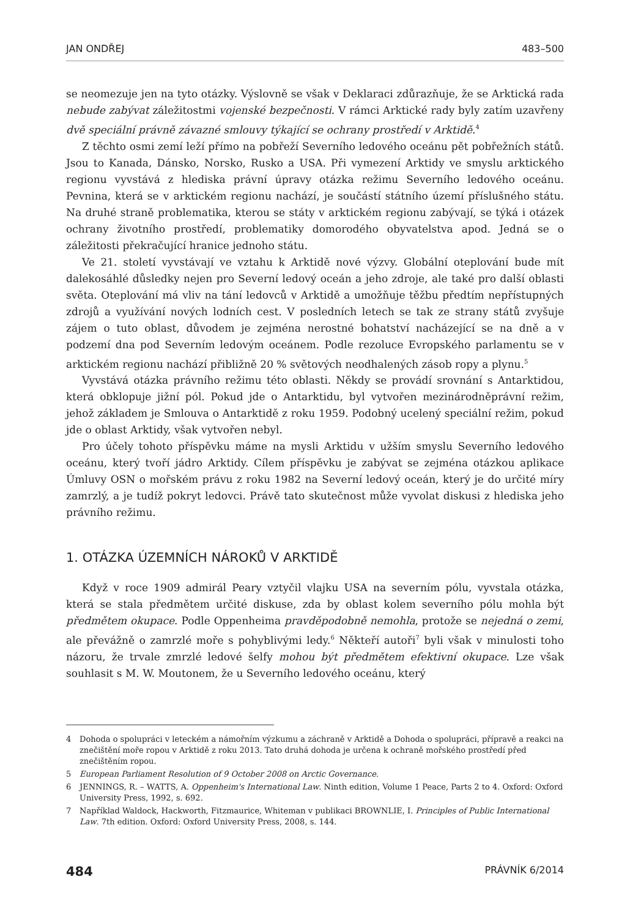JAN ONDŘEJ 483–500
se neomezuje jen na tyto otázky. Výslovně se však v Deklaraci zdůrazňuje, že se Arktická rada nebude zabývat záležitostmi vojenské bezpečnosti. V rámci Arktické rady byly zatím uzavřeny dvě speciální právně závazné smlouvy týkající se ochrany prostředí v Arktidě.<sup>4</sup>
Z těchto osmi zemí leží přímo na pobřeží Severního ledového oceánu pět pobřežních států. Jsou to Kanada, Dánsko, Norsko, Rusko a USA. Při vymezení Arktidy ve smyslu arktického regionu vyvstává z hlediska právní úpravy otázka režimu Severního ledového oceánu. Pevnina, která se v arktickém regionu nachází, je součástí státního území příslušného státu. Na druhé straně problematika, kterou se státy v arktickém regionu zabývají, se týká i otázek ochrany životního prostředí, problematiky domorodého obyvatelstva apod. Jedná se o záležitosti překračující hranice jednoho státu.
Ve 21. století vyvstávají ve vztahu k Arktidě nové výzvy. Globální oteplování bude mít dalekosáhlé důsledky nejen pro Severní ledový oceán a jeho zdroje, ale také pro další oblasti světa. Oteplování má vliv na tání ledovců v Arktidě a umožňuje těžbu předtím nepřístupných zdrojů a využívání nových lodních cest. V posledních letech se tak ze strany států zvyšuje zájem o tuto oblast, důvodem je zejména nerostné bohatství nacházející se na dně a v podzemí dna pod Severním ledovým oceánem. Podle rezoluce Evropského parlamentu se v arktickém regionu nachází přibližně 20 % světových neodhalených zásob ropy a plynu.<sup>5</sup>
Vyvstává otázka právního režimu této oblasti. Někdy se provádí srovnání s Antarktidou, která obklopuje jižní pól. Pokud jde o Antarktidu, byl vytvořen mezinárodněprávní režim, jehož základem je Smlouva o Antarktidě z roku 1959. Podobný ucelený speciální režim, pokud jde o oblast Arktidy, však vytvořen nebyl.
Pro účely tohoto příspěvku máme na mysli Arktidu v užším smyslu Severního ledového oceánu, který tvoří jádro Arktidy. Cílem příspěvku je zabývat se zejména otázkou aplikace Úmluvy OSN o mořském právu z roku 1982 na Severní ledový oceán, který je do určité míry zamrzlý, a je tudíž pokryt ledovci. Právě tato skutečnost může vyvolat diskusi z hlediska jeho právního režimu.
1. OTÁZKA ÚZEMNÍCH NÁROKŮ V ARKTIDĚ
Když v roce 1909 admirál Peary vztyčil vlajku USA na severním pólu, vyvstala otázka, která se stala předmětem určité diskuse, zda by oblast kolem severního pólu mohla být předmětem okupace. Podle Oppenheima pravděpodobně nemohla, protože se nejedná o zemi, ale převážně o zamrzlé moře s pohyblivými ledy.<sup>6</sup> Někteří autoři<sup>7</sup> byli však v minulosti toho názoru, že trvale zmrzlé ledové šelfy mohou být předmětem efektivní okupace. Lze však souhlasit s M. W. Moutonem, že u Severního ledového oceánu, který
4 Dohoda o spolupráci v leteckém a námořním výzkumu a záchraně v Arktidě a Dohoda o spolupráci, přípravě a reakci na znečištění moře ropou v Arktidě z roku 2013. Tato druhá dohoda je určena k ochraně mořského prostředí před znečištěním ropou.
5 European Parliament Resolution of 9 October 2008 on Arctic Governance.
6 JENNINGS, R. – WATTS, A. Oppenheim's International Law. Ninth edition, Volume 1 Peace, Parts 2 to 4. Oxford: Oxford University Press, 1992, s. 692.
7 Například Waldock, Hackworth, Fitzmaurice, Whiteman v publikaci BROWNLIE, I. Principles of Public International Law. 7th edition. Oxford: Oxford University Press, 2008, s. 144.
484 PRÁVNÍK 6/2014